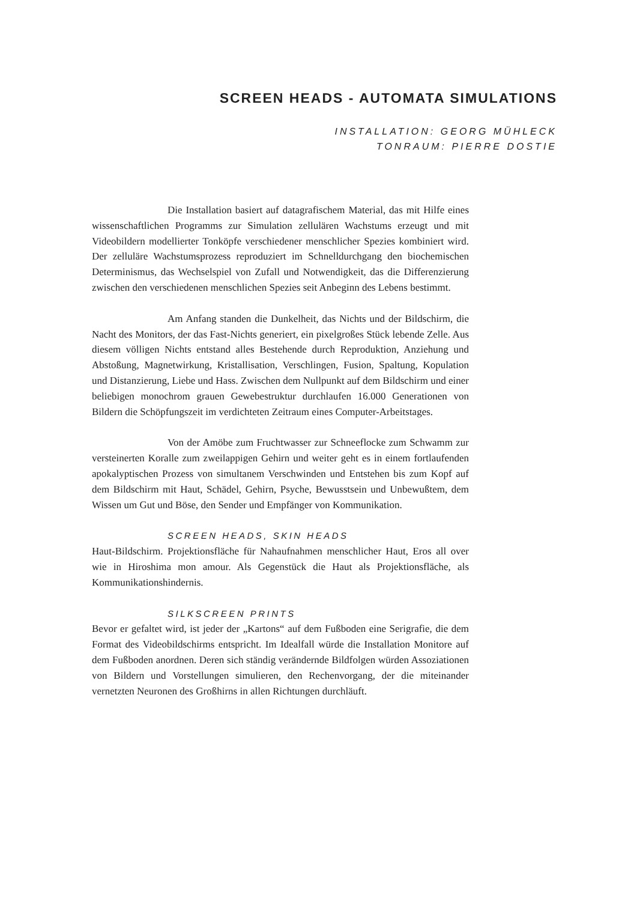SCREEN HEADS - AUTOMATA SIMULATIONS
INSTALLATION: GEORG MÜHLECK
TONRAUM: PIERRE DOSTIE
Die Installation basiert auf datagrafischem Material, das mit Hilfe eines wissenschaftlichen Programms zur Simulation zellulären Wachstums erzeugt und mit Videobildern modellierter Tonköpfe verschiedener menschlicher Spezies kombiniert wird. Der zelluläre Wachstumsprozess reproduziert im Schnelldurchgang den biochemischen Determinismus, das Wechselspiel von Zufall und Notwendigkeit, das die Differenzierung zwischen den verschiedenen menschlichen Spezies seit Anbeginn des Lebens bestimmt.
Am Anfang standen die Dunkelheit, das Nichts und der Bildschirm, die Nacht des Monitors, der das Fast-Nichts generiert, ein pixelgroßes Stück lebende Zelle. Aus diesem völligen Nichts entstand alles Bestehende durch Reproduktion, Anziehung und Abstoßung, Magnetwirkung, Kristallisation, Verschlingen, Fusion, Spaltung, Kopulation und Distanzierung, Liebe und Hass. Zwischen dem Nullpunkt auf dem Bildschirm und einer beliebigen monochrom grauen Gewebestruktur durchlaufen 16.000 Generationen von Bildern die Schöpfungszeit im verdichteten Zeitraum eines Computer-Arbeitstages.
Von der Amöbe zum Fruchtwasser zur Schneeflocke zum Schwamm zur versteinerten Koralle zum zweilappigen Gehirn und weiter geht es in einem fortlaufenden apokalyptischen Prozess von simultanem Verschwinden und Entstehen bis zum Kopf auf dem Bildschirm mit Haut, Schädel, Gehirn, Psyche, Bewusstsein und Unbewußtem, dem Wissen um Gut und Böse, den Sender und Empfänger von Kommunikation.
SCREEN HEADS, SKIN HEADS
Haut-Bildschirm. Projektionsfläche für Nahaufnahmen menschlicher Haut, Eros all over wie in Hiroshima mon amour. Als Gegenstück die Haut als Projektionsfläche, als Kommunikationshindernis.
SILKSCREEN PRINTS
Bevor er gefaltet wird, ist jeder der „Kartons“ auf dem Fußboden eine Serigrafie, die dem Format des Videobildschirms entspricht. Im Idealfall würde die Installation Monitore auf dem Fußboden anordnen. Deren sich ständig verändernde Bildfolgen würden Assoziationen von Bildern und Vorstellungen simulieren, den Rechenvorgang, der die miteinander vernetzten Neuronen des Großhirns in allen Richtungen durchläuft.